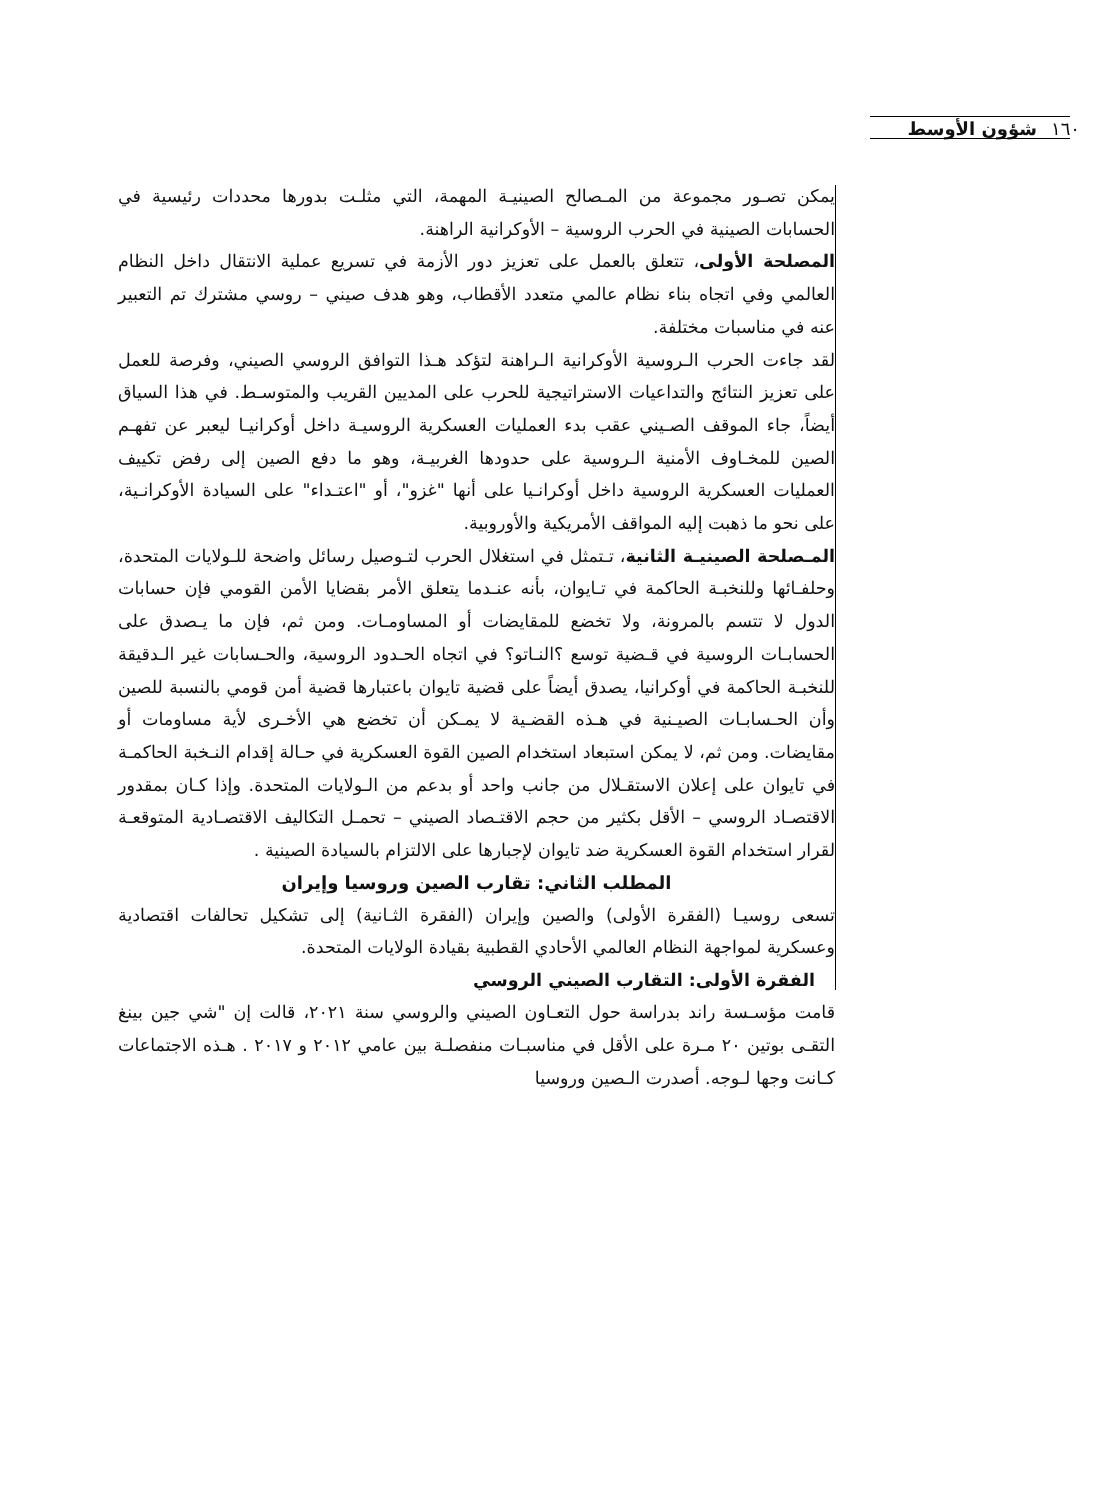١٦٠ شؤون الأوسط
يمكن تصـور مجموعة من المـصالح الصينيـة المهمة، التي مثلـت بدورها محددات رئيسية في الحسابات الصينية في الحرب الروسية – الأوكرانية الراهنة.
المصلحة الأولى، تتعلق بالعمل على تعزيز دور الأزمة في تسريع عملية الانتقال داخل النظام العالمي وفي اتجاه بناء نظام عالمي متعدد الأقطاب، وهو هدف صيني – روسي مشترك تم التعبير عنه في مناسبات مختلفة.
لقد جاءت الحرب الـروسية الأوكرانية الـراهنة لتؤكد هـذا التوافق الروسي الصيني، وفرصة للعمل على تعزيز النتائج والتداعيات الاستراتيجية للحرب على المديين القريب والمتوسـط. في هذا السياق أيضاً، جاء الموقف الصـيني عقب بدء العمليات العسكرية الروسيـة داخل أوكرانيـا ليعبر عن تفهـم الصين للمخـاوف الأمنية الـروسية على حدودها الغربيـة، وهو ما دفع الصين إلى رفض تكييف العمليات العسكرية الروسية داخل أوكرانـيا على أنها "غزو"، أو "اعتـداء" على السيادة الأوكرانـية، على نحو ما ذهبت إليه المواقف الأمريكية والأوروبية.
المـصلحة الصينيـة الثانية، تـتمثل في استغلال الحرب لتـوصيل رسائل واضحة للـولايات المتحدة، وحلفـائها وللنخبـة الحاكمة في تـايوان، بأنه عنـدما يتعلق الأمر بقضايا الأمن القومي فإن حسابات الدول لا تتسم بالمرونة، ولا تخضع للمقايضات أو المساومـات. ومن ثم، فإن ما يـصدق على الحسابـات الروسية في قـضية توسع ؟النـاتو؟ في اتجاه الحـدود الروسية، والحـسابات غير الـدقيقة للنخبـة الحاكمة في أوكرانيا، يصدق أيضاً على قضية تايوان باعتبارها قضية أمن قومي بالنسبة للصين وأن الحـسابـات الصيـنية في هـذه القضـية لا يمـكن أن تخضع هي الأخـرى لأية مساومات أو مقايضات. ومن ثم، لا يمكن استبعاد استخدام الصين القوة العسكرية في حـالة إقدام النـخبة الحاكمـة في تايوان على إعلان الاستقـلال من جانب واحد أو بدعم من الـولايات المتحدة. وإذا كـان بمقدور الاقتصـاد الروسي – الأقل بكثير من حجم الاقتـصاد الصيني – تحمـل التكاليف الاقتصـادية المتوقعـة لقرار استخدام القوة العسكرية ضد تايوان لإجبارها على الالتزام بالسيادة الصينية .
المطلب الثاني: تقارب الصين وروسيا وإيران
تسعى روسيـا (الفقرة الأولى) والصين وإيران (الفقرة الثـانية) إلى تشكيل تحالفات اقتصادية وعسكرية لمواجهة النظام العالمي الأحادي القطبية بقيادة الولايات المتحدة.
الفقرة الأولى: التقارب الصيني الروسي
قامت مؤسـسة راند بدراسة حول التعـاون الصيني والروسي سنة ٢٠٢١، قالت إن "شي جين بينغ التقـى بوتين ٢٠ مـرة على الأقل في مناسبـات منفصلـة بين عامي ٢٠١٢ و ٢٠١٧ . هـذه الاجتماعات كـانت وجها لـوجه. أصدرت الـصين وروسيا